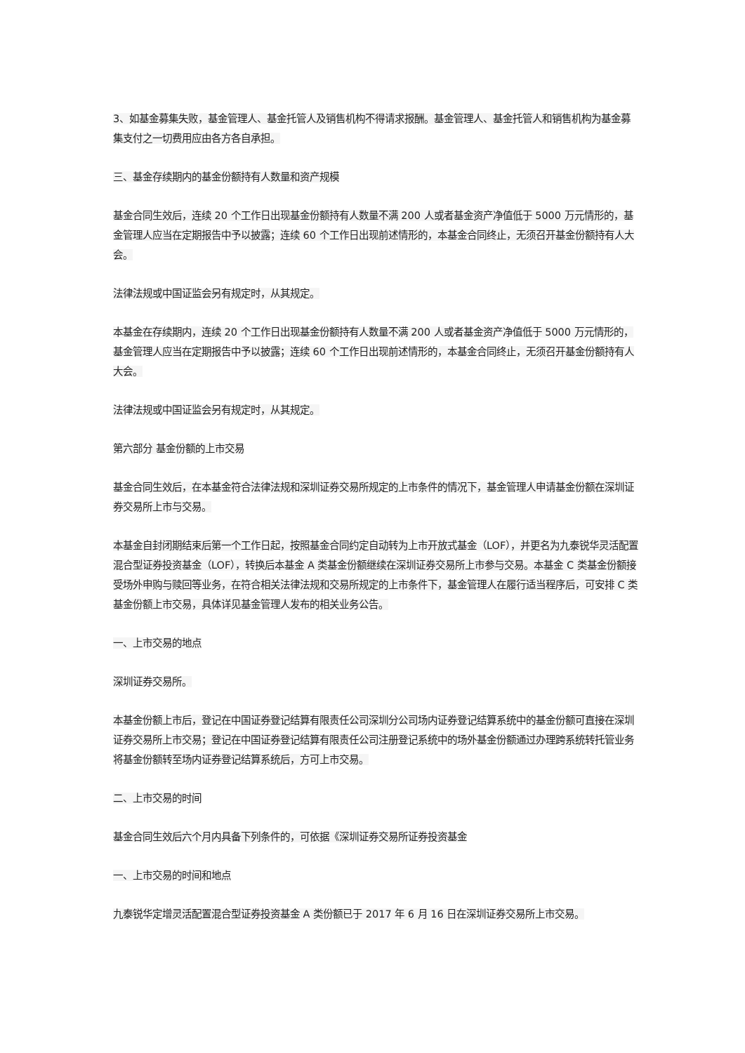3、如基金募集失败，基金管理人、基金托管人及销售机构不得请求报酬。基金管理人、基金托管人和销售机构为基金募集支付之一切费用应由各方各自承担。
三、基金存续期内的基金份额持有人数量和资产规模
基金合同生效后，连续 20 个工作日出现基金份额持有人数量不满 200 人或者基金资产净值低于 5000 万元情形的，基金管理人应当在定期报告中予以披露；连续 60 个工作日出现前述情形的，本基金合同终止，无须召开基金份额持有人大会。
法律法规或中国证监会另有规定时，从其规定。
本基金在存续期内，连续 20 个工作日出现基金份额持有人数量不满 200 人或者基金资产净值低于 5000 万元情形的，基金管理人应当在定期报告中予以披露；连续 60 个工作日出现前述情形的，本基金合同终止，无须召开基金份额持有人大会。
法律法规或中国证监会另有规定时，从其规定。
第六部分 基金份额的上市交易
基金合同生效后，在本基金符合法律法规和深圳证券交易所规定的上市条件的情况下，基金管理人申请基金份额在深圳证券交易所上市与交易。
本基金自封闭期结束后第一个工作日起，按照基金合同约定自动转为上市开放式基金（LOF），并更名为九泰锐华灵活配置混合型证券投资基金（LOF），转换后本基金 A 类基金份额继续在深圳证券交易所上市参与交易。本基金 C 类基金份额接受场外申购与赎回等业务，在符合相关法律法规和交易所规定的上市条件下，基金管理人在履行适当程序后，可安排 C 类基金份额上市交易，具体详见基金管理人发布的相关业务公告。
一、上市交易的地点
深圳证券交易所。
本基金份额上市后，登记在中国证券登记结算有限责任公司深圳分公司场内证券登记结算系统中的基金份额可直接在深圳证券交易所上市交易；登记在中国证券登记结算有限责任公司注册登记系统中的场外基金份额通过办理跨系统转托管业务将基金份额转至场内证券登记结算系统后，方可上市交易。
二、上市交易的时间
基金合同生效后六个月内具备下列条件的，可依据《深圳证券交易所证券投资基金
一、上市交易的时间和地点
九泰锐华定增灵活配置混合型证券投资基金 A 类份额已于 2017 年 6 月 16 日在深圳证券交易所上市交易。